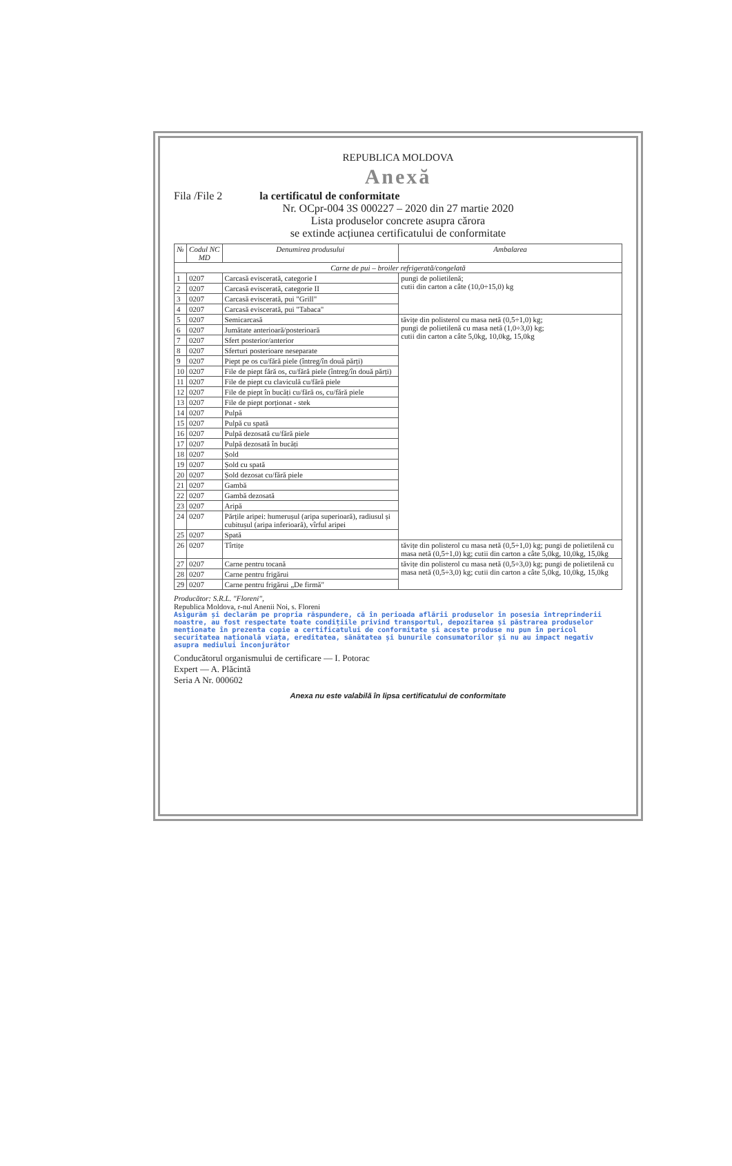REPUBLICA MOLDOVA
Anexă
Fila /File 2 la certificatul de conformitate
Nr. OCpr-004 3S 000227 – 2020 din 27 martie 2020
Lista produselor concrete asupra cărora
se extinde acțiunea certificatului de conformitate
| № | Codul NC MD | Denumirea produsului | Ambalarea |
| --- | --- | --- | --- |
| Carne de pui – broiler refrigerată/congelată | | | |
| 1 | 0207 | Carcasă eviscerată, categorie I | pungi de polietilenă; cutii din carton a câte (10,0÷15,0) kg |
| 2 | 0207 | Carcasă eviscerată, categorie II | |
| 3 | 0207 | Carcasă eviscerată, pui "Grill" | |
| 4 | 0207 | Carcasă eviscerată, pui "Tabaca" | |
| 5 | 0207 | Semicarcasă | tăvițe din polisterol cu masa netă (0,5÷1,0) kg; pungi de polietilenă cu masa netă (1,0÷3,0) kg; cutii din carton a câte 5,0kg, 10,0kg, 15,0kg |
| 6 | 0207 | Jumătate anterioară/posterioară | |
| 7 | 0207 | Sfert posterior/anterior | |
| 8 | 0207 | Sferturi posterioare neseparate | |
| 9 | 0207 | Piept pe os cu/fără piele (întreg/în două părți) | |
| 10 | 0207 | File de piept fără os, cu/fără piele (întreg/în două părți) | |
| 11 | 0207 | File de piept cu claviculă cu/fără piele | |
| 12 | 0207 | File de piept în bucăți cu/fără os, cu/fără piele | |
| 13 | 0207 | File de piept porționat - stek | |
| 14 | 0207 | Pulpă | |
| 15 | 0207 | Pulpă cu spată | |
| 16 | 0207 | Pulpă dezosată cu/fără piele | |
| 17 | 0207 | Pulpă dezosată în bucăți | |
| 18 | 0207 | Șold | |
| 19 | 0207 | Șold cu spată | |
| 20 | 0207 | Șold dezosat cu/fără piele | |
| 21 | 0207 | Gambă | |
| 22 | 0207 | Gambă dezosată | |
| 23 | 0207 | Aripă | |
| 24 | 0207 | Părțile aripei: humerușul (aripa superioară), radiusul și cubitușul (aripa inferioară), vîrful aripei | |
| 25 | 0207 | Spată | |
| 26 | 0207 | Tîrtițe | tăvițe din polisterol cu masa netă (0,5÷1,0) kg; pungi de polietilenă cu masa netă (0,5÷1,0) kg; cutii din carton a câte 5,0kg, 10,0kg, 15,0kg |
| 27 | 0207 | Carne pentru tocană | tăvițe din polisterol cu masa netă (0,5÷3,0) kg; pungi de polietilenă cu masa netă (0,5÷3,0) kg; cutii din carton a câte 5,0kg, 10,0kg, 15,0kg |
| 28 | 0207 | Carne pentru frigărui | |
| 29 | 0207 | Carne pentru frigărui „De firmă" | |
Producător: S.R.L. "Floreni",
Republica Moldova, r-nul Anenii Noi, s. Floreni
Asigurăm și declarăm pe propria răspundere, că în perioada aflării produselor în posesia întreprinderii noastre, au fost respectate toate condițiile privind transportul, depozitarea și păstrarea produselor menționate în prezenta copie a certificatului de conformitate și aceste produse nu pun în pericol securitatea națională viața, ereditatea, sănătatea și bunurile consumatorilor și nu au impact negativ asupra mediului înconjurător
Conducătorul organismului de certificare — I. Potorac
Expert — A. Plăcintă
Seria A Nr. 000602
Anexa nu este valabilă în lipsa certificatului de conformitate